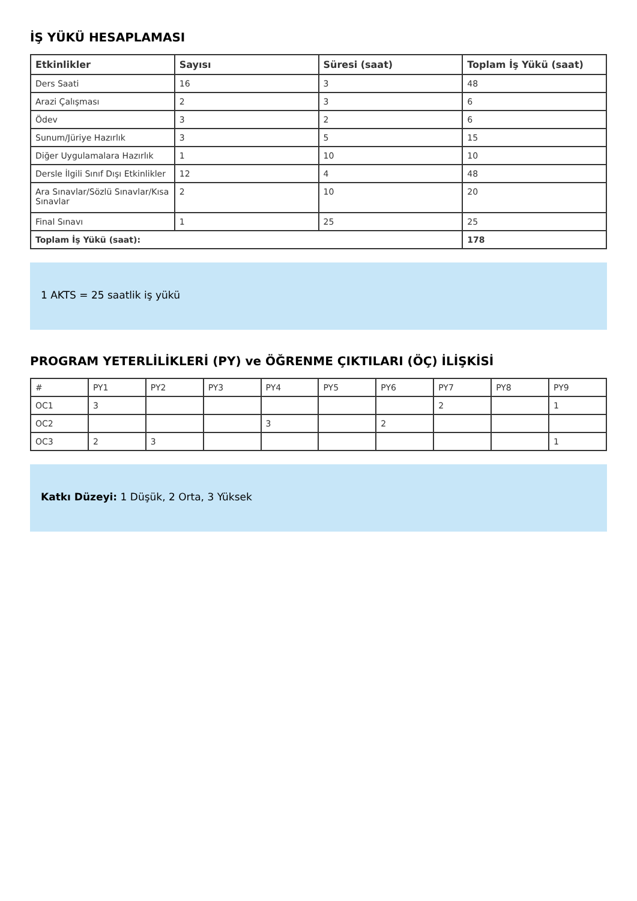İŞ YÜKÜ HESAPLAMASI
| Etkinlikler | Sayısı | Süresi (saat) | Toplam İş Yükü (saat) |
| --- | --- | --- | --- |
| Ders Saati | 16 | 3 | 48 |
| Arazi Çalışması | 2 | 3 | 6 |
| Ödev | 3 | 2 | 6 |
| Sunum/Jüriye Hazırlık | 3 | 5 | 15 |
| Diğer Uygulamalara Hazırlık | 1 | 10 | 10 |
| Dersle İlgili Sınıf Dışı Etkinlikler | 12 | 4 | 48 |
| Ara Sınavlar/Sözlü Sınavlar/Kısa Sınavlar | 2 | 10 | 20 |
| Final Sınavı | 1 | 25 | 25 |
| Toplam İş Yükü (saat): | | | 178 |
1 AKTS = 25 saatlik iş yükü
PROGRAM YETERLİLİKLERİ (PY) ve ÖĞRENME ÇIKTILARI (ÖÇ) İLİŞKİSİ
| # | PY1 | PY2 | PY3 | PY4 | PY5 | PY6 | PY7 | PY8 | PY9 |
| OC1 | 3 | | | | | | 2 | | 1 |
| OC2 | | | | 3 | | 2 | | | |
| OC3 | 2 | 3 | | | | | | | 1 |
Katkı Düzeyi: 1 Düşük, 2 Orta, 3 Yüksek